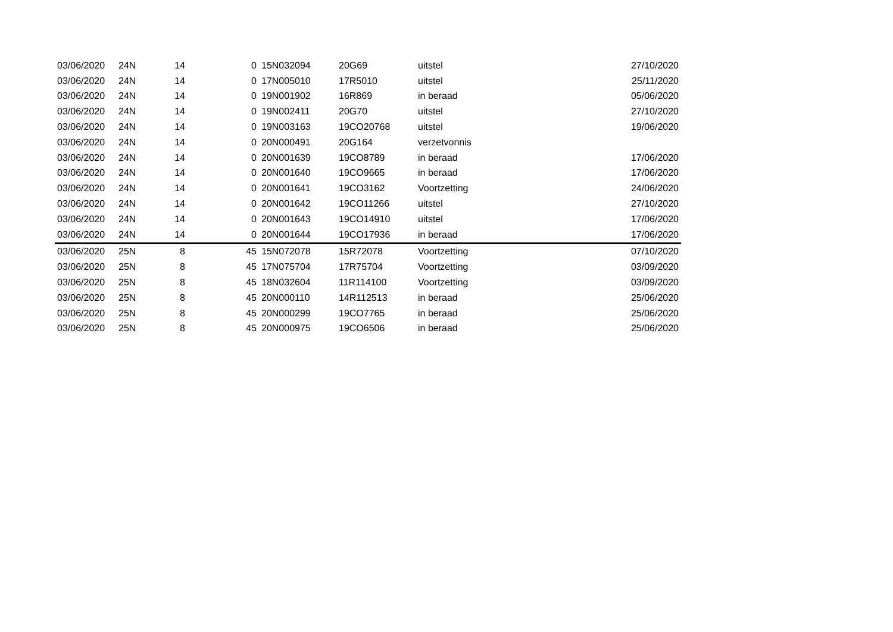| 03/06/2020 | 24N | 14 | 0 | 15N032094 | 20G69 | uitstel | 27/10/2020 |
| 03/06/2020 | 24N | 14 | 0 | 17N005010 | 17R5010 | uitstel | 25/11/2020 |
| 03/06/2020 | 24N | 14 | 0 | 19N001902 | 16R869 | in beraad | 05/06/2020 |
| 03/06/2020 | 24N | 14 | 0 | 19N002411 | 20G70 | uitstel | 27/10/2020 |
| 03/06/2020 | 24N | 14 | 0 | 19N003163 | 19CO20768 | uitstel | 19/06/2020 |
| 03/06/2020 | 24N | 14 | 0 | 20N000491 | 20G164 | verzetvonnis | |
| 03/06/2020 | 24N | 14 | 0 | 20N001639 | 19CO8789 | in beraad | 17/06/2020 |
| 03/06/2020 | 24N | 14 | 0 | 20N001640 | 19CO9665 | in beraad | 17/06/2020 |
| 03/06/2020 | 24N | 14 | 0 | 20N001641 | 19CO3162 | Voortzetting | 24/06/2020 |
| 03/06/2020 | 24N | 14 | 0 | 20N001642 | 19CO11266 | uitstel | 27/10/2020 |
| 03/06/2020 | 24N | 14 | 0 | 20N001643 | 19CO14910 | uitstel | 17/06/2020 |
| 03/06/2020 | 24N | 14 | 0 | 20N001644 | 19CO17936 | in beraad | 17/06/2020 |
| 03/06/2020 | 25N | 8 | 45 | 15N072078 | 15R72078 | Voortzetting | 07/10/2020 |
| 03/06/2020 | 25N | 8 | 45 | 17N075704 | 17R75704 | Voortzetting | 03/09/2020 |
| 03/06/2020 | 25N | 8 | 45 | 18N032604 | 11R114100 | Voortzetting | 03/09/2020 |
| 03/06/2020 | 25N | 8 | 45 | 20N000110 | 14R112513 | in beraad | 25/06/2020 |
| 03/06/2020 | 25N | 8 | 45 | 20N000299 | 19CO7765 | in beraad | 25/06/2020 |
| 03/06/2020 | 25N | 8 | 45 | 20N000975 | 19CO6506 | in beraad | 25/06/2020 |